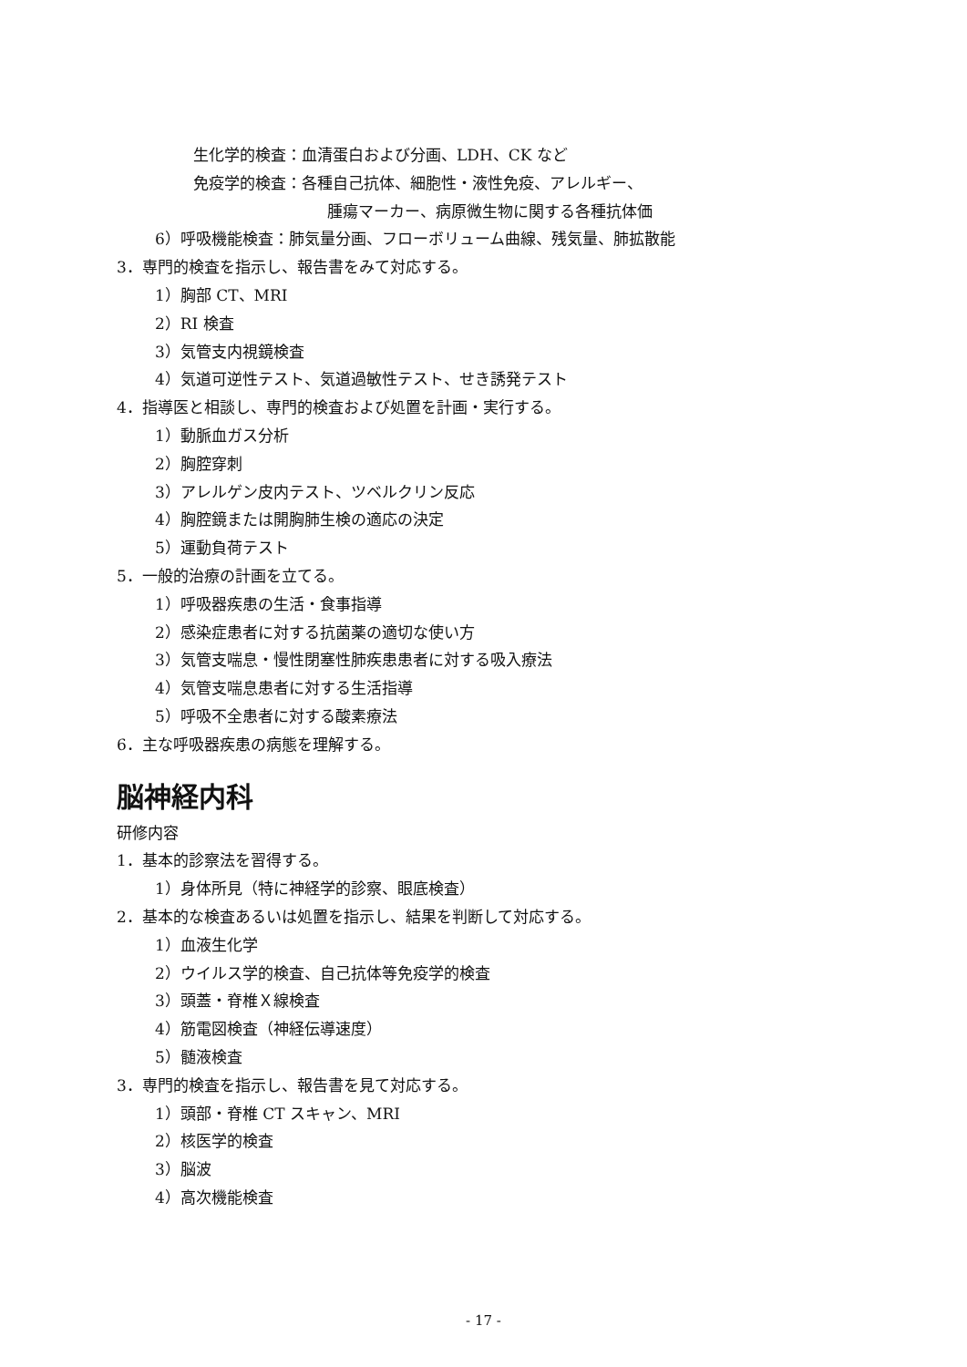生化学的検査：血清蛋白および分画、LDH、CK など
免疫学的検査：各種自己抗体、細胞性・液性免疫、アレルギー、
腫瘍マーカー、病原微生物に関する各種抗体価
6）呼吸機能検査：肺気量分画、フローボリューム曲線、残気量、肺拡散能
3．専門的検査を指示し、報告書をみて対応する。
1）胸部 CT、MRI
2）RI 検査
3）気管支内視鏡検査
4）気道可逆性テスト、気道過敏性テスト、せき誘発テスト
4．指導医と相談し、専門的検査および処置を計画・実行する。
1）動脈血ガス分析
2）胸腔穿刺
3）アレルゲン皮内テスト、ツベルクリン反応
4）胸腔鏡または開胸肺生検の適応の決定
5）運動負荷テスト
5．一般的治療の計画を立てる。
1）呼吸器疾患の生活・食事指導
2）感染症患者に対する抗菌薬の適切な使い方
3）気管支喘息・慢性閉塞性肺疾患患者に対する吸入療法
4）気管支喘息患者に対する生活指導
5）呼吸不全患者に対する酸素療法
6．主な呼吸器疾患の病態を理解する。
脳神経内科
研修内容
1．基本的診察法を習得する。
1）身体所見（特に神経学的診察、眼底検査）
2．基本的な検査あるいは処置を指示し、結果を判断して対応する。
1）血液生化学
2）ウイルス学的検査、自己抗体等免疫学的検査
3）頭蓋・脊椎Ｘ線検査
4）筋電図検査（神経伝導速度）
5）髄液検査
3．専門的検査を指示し、報告書を見て対応する。
1）頭部・脊椎 CT スキャン、MRI
2）核医学的検査
3）脳波
4）高次機能検査
- 17 -